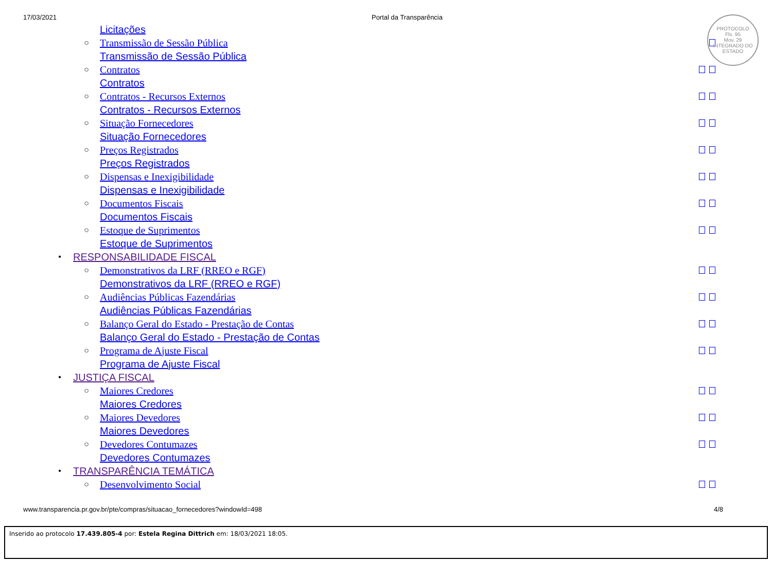17/03/2021 Portal da Transparência
PROTOCOLO
Fls. 95
Mov. 29
INTEGRADO DO ESTADO
Licitações
○ Transmissão de Sessão Pública
Transmissão de Sessão Pública
○ Contratos
Contratos
○ Contratos - Recursos Externos
Contratos - Recursos Externos
○ Situação Fornecedores
Situação Fornecedores
○ Preços Registrados
Preços Registrados
○ Dispensas e Inexigibilidade
Dispensas e Inexigibilidade
○ Documentos Fiscais
Documentos Fiscais
○ Estoque de Suprimentos
Estoque de Suprimentos
• RESPONSABILIDADE FISCAL
○ Demonstrativos da LRF (RREO e RGF)
Demonstrativos da LRF (RREO e RGF)
○ Audiências Públicas Fazendárias
Audiências Públicas Fazendárias
○ Balanço Geral do Estado - Prestação de Contas
Balanço Geral do Estado - Prestação de Contas
○ Programa de Ajuste Fiscal
Programa de Ajuste Fiscal
• JUSTIÇA FISCAL
○ Maiores Credores
Maiores Credores
○ Maiores Devedores
Maiores Devedores
○ Devedores Contumazes
Devedores Contumazes
• TRANSPARÊNCIA TEMÁTICA
○ Desenvolvimento Social
www.transparencia.pr.gov.br/pte/compras/situacao_fornecedores?windowId=498 4/8
Inserido ao protocolo 17.439.805-4 por: Estela Regina Dittrich em: 18/03/2021 18:05.